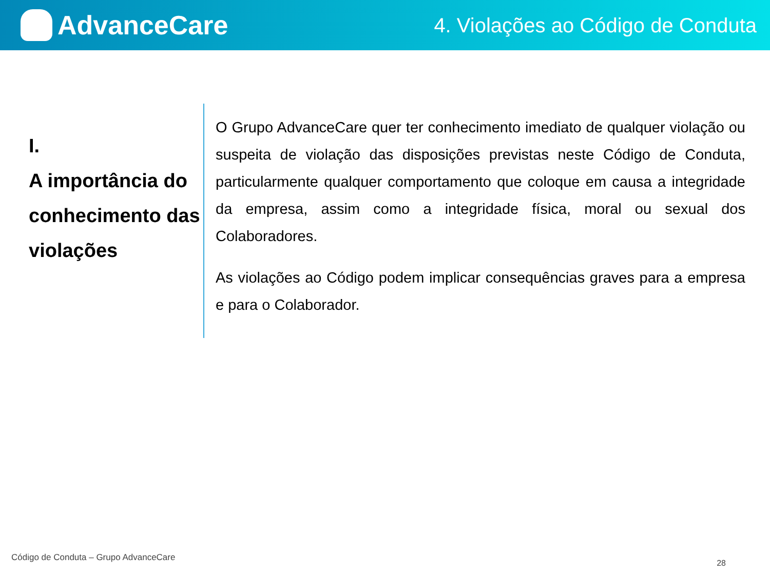AdvanceCare
4. Violações ao Código de Conduta
I.
A importância do conhecimento das violações
O Grupo AdvanceCare quer ter conhecimento imediato de qualquer violação ou suspeita de violação das disposições previstas neste Código de Conduta, particularmente qualquer comportamento que coloque em causa a integridade da empresa, assim como a integridade física, moral ou sexual dos Colaboradores.
As violações ao Código podem implicar consequências graves para a empresa e para o Colaborador.
Código de Conduta – Grupo AdvanceCare
28